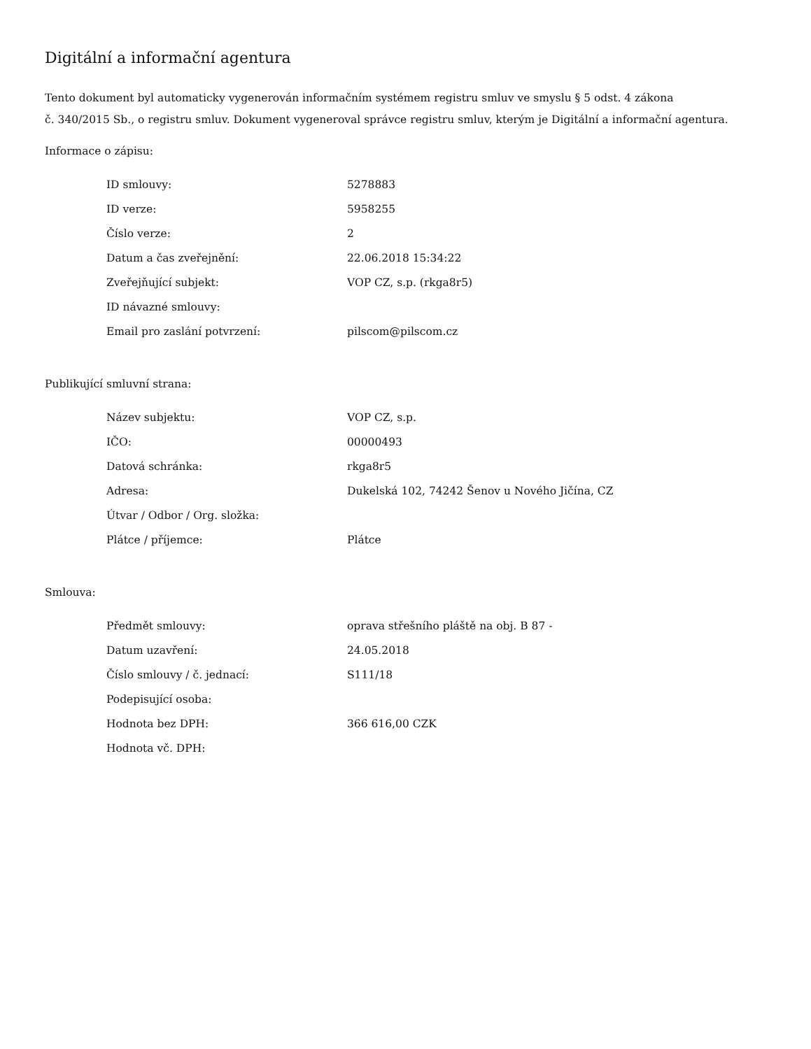Digitální a informační agentura
Tento dokument byl automaticky vygenerován informačním systémem registru smluv ve smyslu § 5 odst. 4 zákona
č. 340/2015 Sb., o registru smluv. Dokument vygeneroval správce registru smluv, kterým je Digitální a informační agentura.
Informace o zápisu:
| ID smlouvy: | 5278883 |
| ID verze: | 5958255 |
| Číslo verze: | 2 |
| Datum a čas zveřejnění: | 22.06.2018 15:34:22 |
| Zveřejňující subjekt: | VOP CZ, s.p. (rkga8r5) |
| ID návazné smlouvy: | |
| Email pro zaslání potvrzení: | pilscom@pilscom.cz |
Publikující smluvní strana:
| Název subjektu: | VOP CZ, s.p. |
| IČO: | 00000493 |
| Datová schránka: | rkga8r5 |
| Adresa: | Dukelská 102, 74242 Šenov u Nového Jičína, CZ |
| Útvar / Odbor / Org. složka: | |
| Plátce / příjemce: | Plátce |
Smlouva:
| Předmět smlouvy: | oprava střešního pláště na obj. B 87 - |
| Datum uzavření: | 24.05.2018 |
| Číslo smlouvy / č. jednací: | S111/18 |
| Podepisující osoba: | |
| Hodnota bez DPH: | 366 616,00 CZK |
| Hodnota vč. DPH: | |